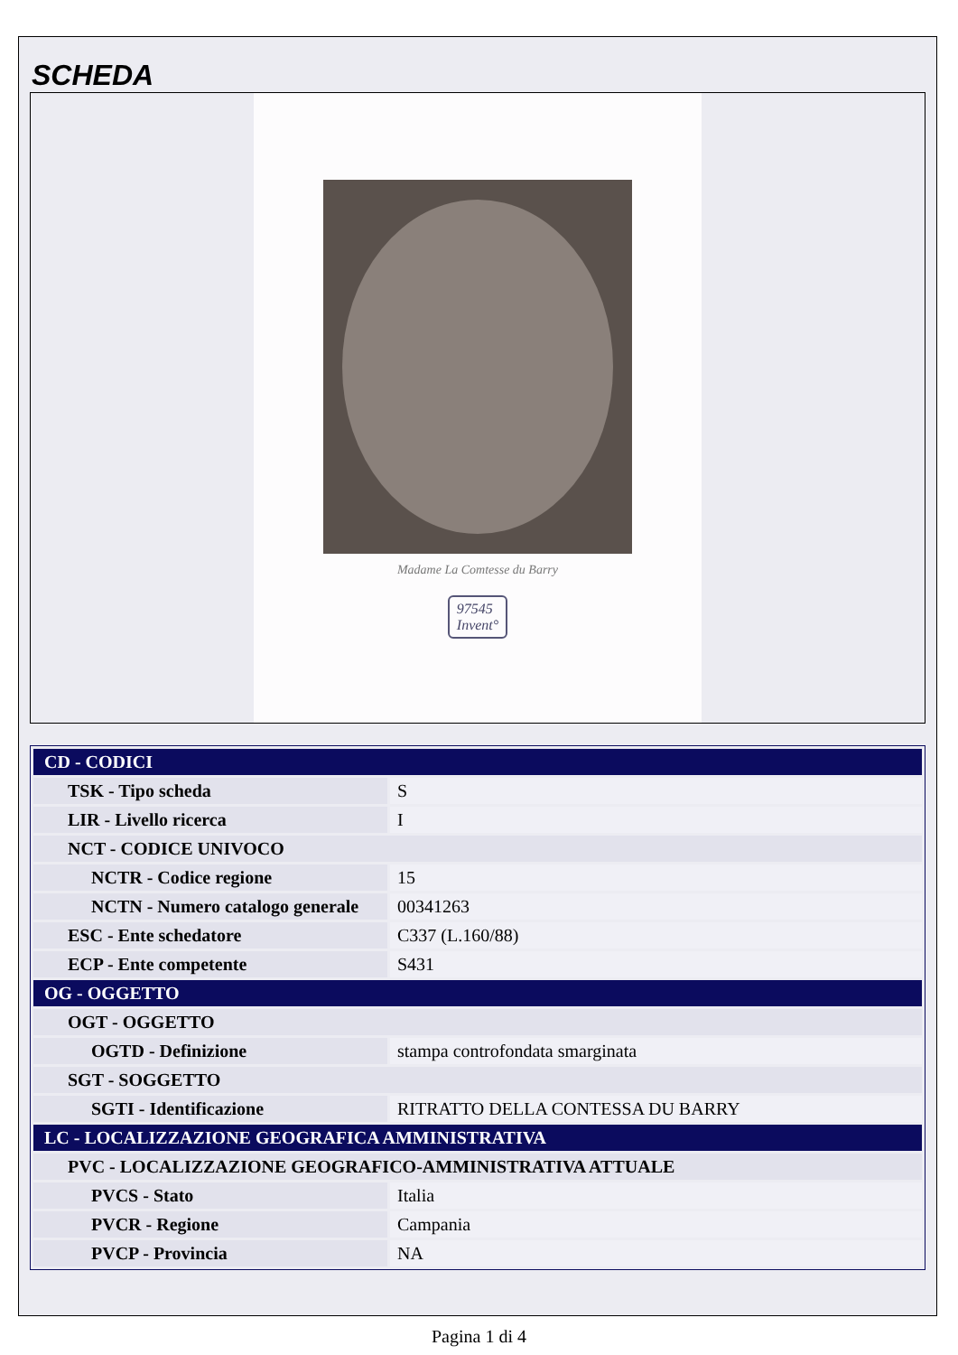SCHEDA
Madame La Comtesse du Barry
97545
Invent°
| CD - CODICI | |
| TSK - Tipo scheda | S |
| LIR - Livello ricerca | I |
| NCT - CODICE UNIVOCO | |
| NCTR - Codice regione | 15 |
| NCTN - Numero catalogo generale | 00341263 |
| ESC - Ente schedatore | C337 (L.160/88) |
| ECP - Ente competente | S431 |
| OG - OGGETTO | |
| OGT - OGGETTO | |
| OGTD - Definizione | stampa controfondata smarginata |
| SGT - SOGGETTO | |
| SGTI - Identificazione | RITRATTO DELLA CONTESSA DU BARRY |
| LC - LOCALIZZAZIONE GEOGRAFICA AMMINISTRATIVA | |
| PVC - LOCALIZZAZIONE GEOGRAFICO-AMMINISTRATIVA ATTUALE | |
| PVCS - Stato | Italia |
| PVCR - Regione | Campania |
| PVCP - Provincia | NA |
Pagina 1 di 4